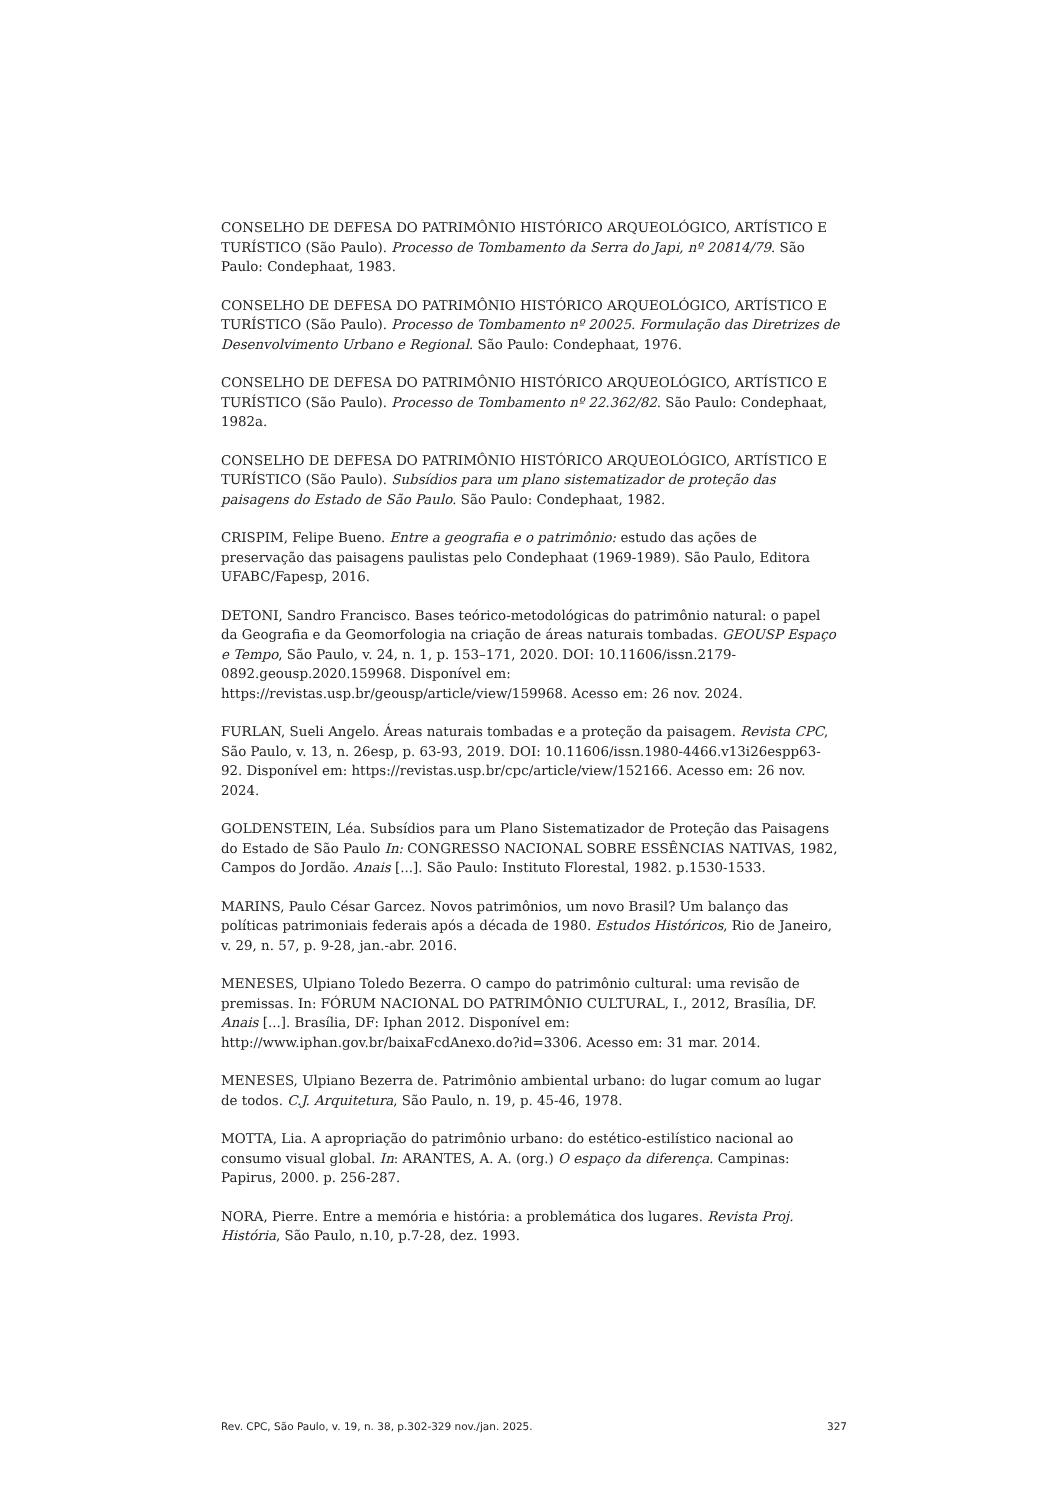CONSELHO DE DEFESA DO PATRIMÔNIO HISTÓRICO ARQUEOLÓGICO, ARTÍSTICO E TURÍSTICO (São Paulo). Processo de Tombamento da Serra do Japi, nº 20814/79. São Paulo: Condephaat, 1983.
CONSELHO DE DEFESA DO PATRIMÔNIO HISTÓRICO ARQUEOLÓGICO, ARTÍSTICO E TURÍSTICO (São Paulo). Processo de Tombamento nº 20025. Formulação das Diretrizes de Desenvolvimento Urbano e Regional. São Paulo: Condephaat, 1976.
CONSELHO DE DEFESA DO PATRIMÔNIO HISTÓRICO ARQUEOLÓGICO, ARTÍSTICO E TURÍSTICO (São Paulo). Processo de Tombamento nº 22.362/82. São Paulo: Condephaat, 1982a.
CONSELHO DE DEFESA DO PATRIMÔNIO HISTÓRICO ARQUEOLÓGICO, ARTÍSTICO E TURÍSTICO (São Paulo). Subsídios para um plano sistematizador de proteção das paisagens do Estado de São Paulo. São Paulo: Condephaat, 1982.
CRISPIM, Felipe Bueno. Entre a geografia e o patrimônio: estudo das ações de preservação das paisagens paulistas pelo Condephaat (1969-1989). São Paulo, Editora UFABC/Fapesp, 2016.
DETONI, Sandro Francisco. Bases teórico-metodológicas do patrimônio natural: o papel da Geografia e da Geomorfologia na criação de áreas naturais tombadas. GEOUSP Espaço e Tempo, São Paulo, v. 24, n. 1, p. 153–171, 2020. DOI: 10.11606/issn.2179-0892.geousp.2020.159968. Disponível em: https://revistas.usp.br/geousp/article/view/159968. Acesso em: 26 nov. 2024.
FURLAN, Sueli Angelo. Áreas naturais tombadas e a proteção da paisagem. Revista CPC, São Paulo, v. 13, n. 26esp, p. 63-93, 2019. DOI: 10.11606/issn.1980-4466.v13i26espp63-92. Disponível em: https://revistas.usp.br/cpc/article/view/152166. Acesso em: 26 nov. 2024.
GOLDENSTEIN, Léa. Subsídios para um Plano Sistematizador de Proteção das Paisagens do Estado de São Paulo In: CONGRESSO NACIONAL SOBRE ESSÊNCIAS NATIVAS, 1982, Campos do Jordão. Anais [...]. São Paulo: Instituto Florestal, 1982. p.1530-1533.
MARINS, Paulo César Garcez. Novos patrimônios, um novo Brasil? Um balanço das políticas patrimoniais federais após a década de 1980. Estudos Históricos, Rio de Janeiro, v. 29, n. 57, p. 9-28, jan.-abr. 2016.
MENESES, Ulpiano Toledo Bezerra. O campo do patrimônio cultural: uma revisão de premissas. In: FÓRUM NACIONAL DO PATRIMÔNIO CULTURAL, I., 2012, Brasília, DF. Anais [...]. Brasília, DF: Iphan 2012. Disponível em: http://www.iphan.gov.br/baixaFcdAnexo.do?id=3306. Acesso em: 31 mar. 2014.
MENESES, Ulpiano Bezerra de. Patrimônio ambiental urbano: do lugar comum ao lugar de todos. C.J. Arquitetura, São Paulo, n. 19, p. 45-46, 1978.
MOTTA, Lia. A apropriação do patrimônio urbano: do estético-estilístico nacional ao consumo visual global. In: ARANTES, A. A. (org.) O espaço da diferença. Campinas: Papirus, 2000. p. 256-287.
NORA, Pierre. Entre a memória e história: a problemática dos lugares. Revista Proj. História, São Paulo, n.10, p.7-28, dez. 1993.
Rev. CPC, São Paulo, v. 19, n. 38, p.302-329 nov./jan. 2025. 327